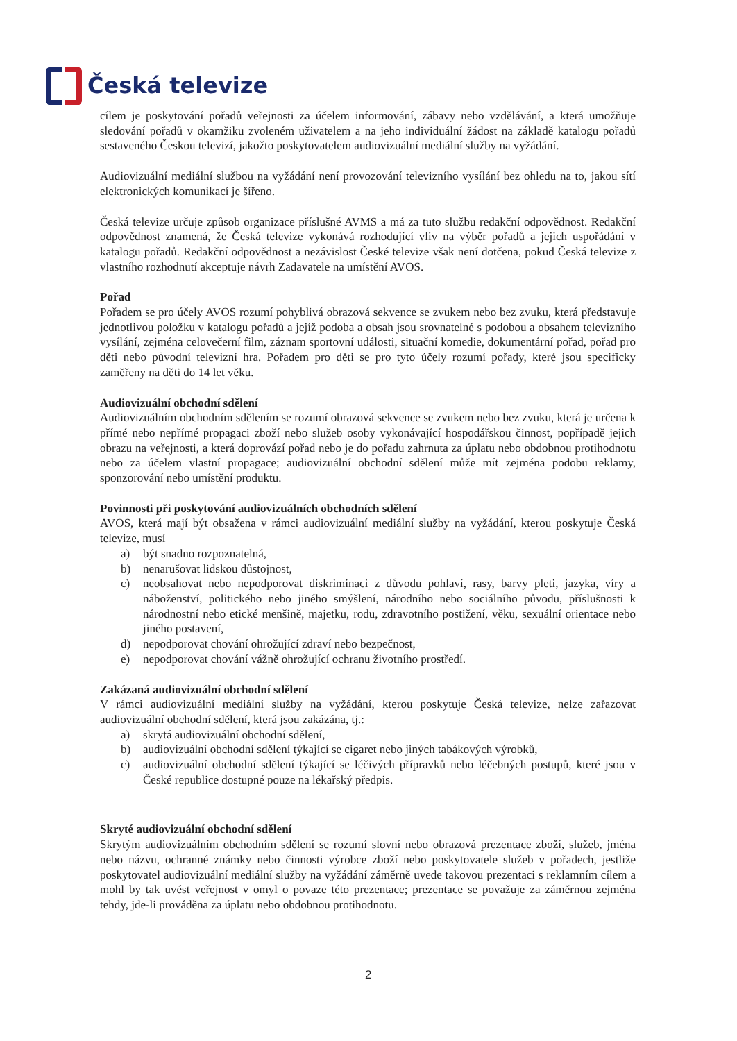Česká televize
cílem je poskytování pořadů veřejnosti za účelem informování, zábavy nebo vzdělávání, a která umožňuje sledování pořadů v okamžiku zvoleném uživatelem a na jeho individuální žádost na základě katalogu pořadů sestaveného Českou televizí, jakožto poskytovatelem audiovizuální mediální služby na vyžádání.
Audiovizuální mediální službou na vyžádání není provozování televizního vysílání bez ohledu na to, jakou sítí elektronických komunikací je šířeno.
Česká televize určuje způsob organizace příslušné AVMS a má za tuto službu redakční odpovědnost. Redakční odpovědnost znamená, že Česká televize vykonává rozhodující vliv na výběr pořadů a jejich uspořádání v katalogu pořadů. Redakční odpovědnost a nezávislost České televize však není dotčena, pokud Česká televize z vlastního rozhodnutí akceptuje návrh Zadavatele na umístění AVOS.
Pořad
Pořadem se pro účely AVOS rozumí pohyblivá obrazová sekvence se zvukem nebo bez zvuku, která představuje jednotlivou položku v katalogu pořadů a jejíž podoba a obsah jsou srovnatelné s podobou a obsahem televizního vysílání, zejména celovečerní film, záznam sportovní události, situační komedie, dokumentární pořad, pořad pro děti nebo původní televizní hra. Pořadem pro děti se pro tyto účely rozumí pořady, které jsou specificky zaměřeny na děti do 14 let věku.
Audiovizuální obchodní sdělení
Audiovizuálním obchodním sdělením se rozumí obrazová sekvence se zvukem nebo bez zvuku, která je určena k přímé nebo nepřímé propagaci zboží nebo služeb osoby vykonávající hospodářskou činnost, popřípadě jejich obrazu na veřejnosti, a která doprovází pořad nebo je do pořadu zahrnuta za úplatu nebo obdobnou protihodnotu nebo za účelem vlastní propagace; audiovizuální obchodní sdělení může mít zejména podobu reklamy, sponzorování nebo umístění produktu.
Povinnosti při poskytování audiovizuálních obchodních sdělení
AVOS, která mají být obsažena v rámci audiovizuální mediální služby na vyžádání, kterou poskytuje Česká televize, musí
a) být snadno rozpoznatelná,
b) nenarušovat lidskou důstojnost,
c) neobsahovat nebo nepodporovat diskriminaci z důvodu pohlaví, rasy, barvy pleti, jazyka, víry a náboženství, politického nebo jiného smýšlení, národního nebo sociálního původu, příslušnosti k národnostní nebo etické menšině, majetku, rodu, zdravotního postižení, věku, sexuální orientace nebo jiného postavení,
d) nepodporovat chování ohrožující zdraví nebo bezpečnost,
e) nepodporovat chování vážně ohrožující ochranu životního prostředí.
Zakázaná audiovizuální obchodní sdělení
V rámci audiovizuální mediální služby na vyžádání, kterou poskytuje Česká televize, nelze zařazovat audiovizuální obchodní sdělení, která jsou zakázána, tj.:
a) skrytá audiovizuální obchodní sdělení,
b) audiovizuální obchodní sdělení týkající se cigaret nebo jiných tabákových výrobků,
c) audiovizuální obchodní sdělení týkající se léčivých přípravků nebo léčebných postupů, které jsou v České republice dostupné pouze na lékařský předpis.
Skryté audiovizuální obchodní sdělení
Skrytým audiovizuálním obchodním sdělení se rozumí slovní nebo obrazová prezentace zboží, služeb, jména nebo názvu, ochranné známky nebo činnosti výrobce zboží nebo poskytovatele služeb v pořadech, jestliže poskytovatel audiovizuální mediální služby na vyžádání záměrně uvede takovou prezentaci s reklamním cílem a mohl by tak uvést veřejnost v omyl o povaze této prezentace; prezentace se považuje za záměrnou zejména tehdy, jde-li prováděna za úplatu nebo obdobnou protihodnotu.
2